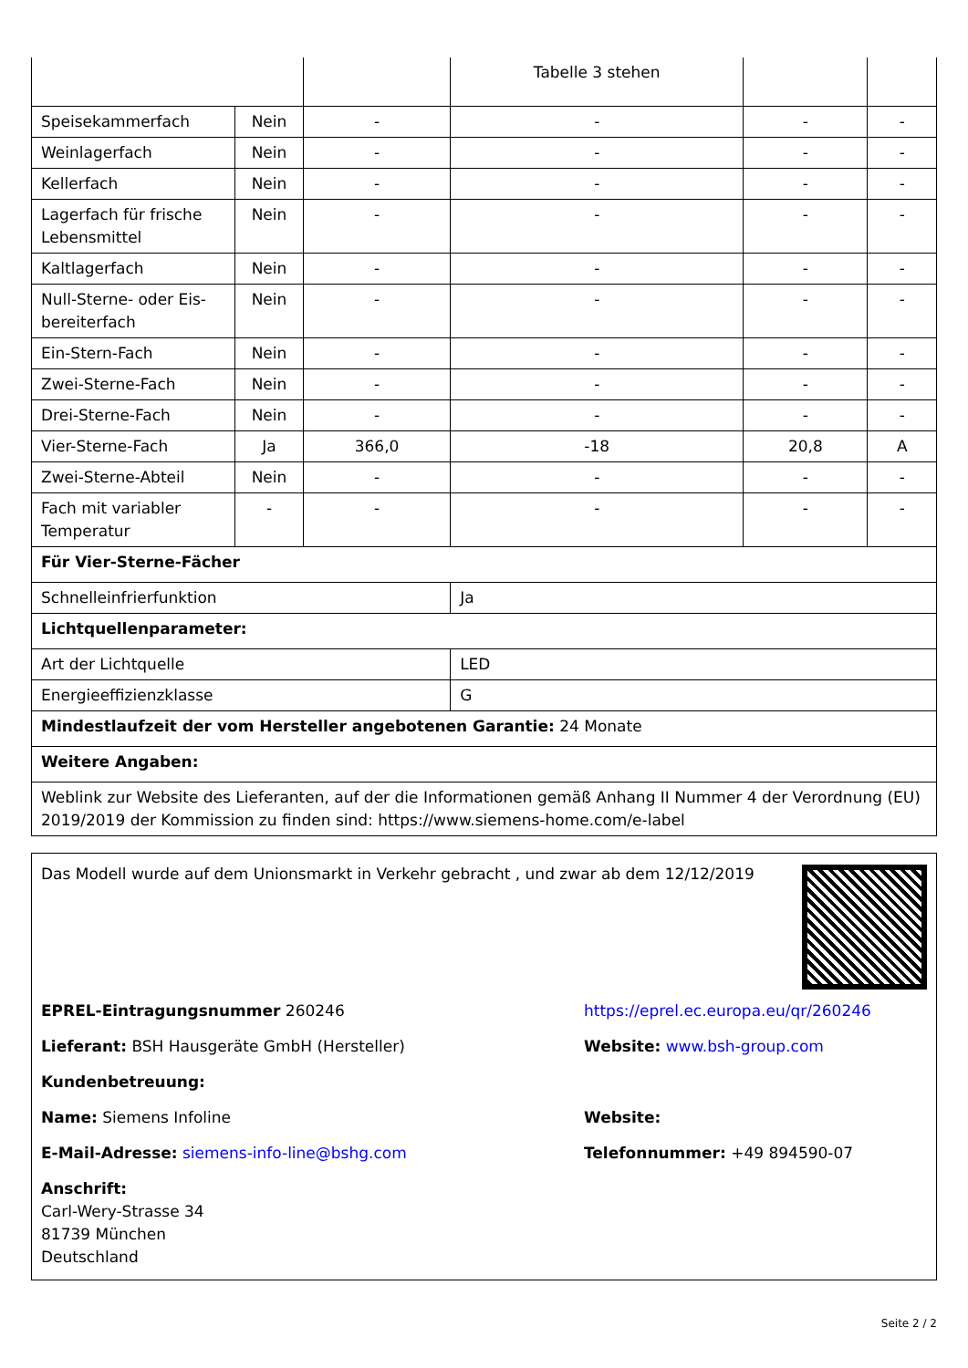| | | | Tabelle 3 stehen | | |
| Speisekammerfach | Nein | - | - | - | - |
| Weinlagerfach | Nein | - | - | - | - |
| Kellerfach | Nein | - | - | - | - |
| Lagerfach für frische Lebensmittel | Nein | - | - | - | - |
| Kaltlagerfach | Nein | - | - | - | - |
| Null-Sterne- oder Eis-bereiterfach | Nein | - | - | - | - |
| Ein-Stern-Fach | Nein | - | - | - | - |
| Zwei-Sterne-Fach | Nein | - | - | - | - |
| Drei-Sterne-Fach | Nein | - | - | - | - |
| Vier-Sterne-Fach | Ja | 366,0 | -18 | 20,8 | A |
| Zwei-Sterne-Abteil | Nein | - | - | - | - |
| Fach mit variabler Temperatur | - | - | - | - | - |
| Für Vier-Sterne-Fächer | | | | | |
| Schnelleinfrierfunktion | | | Ja | | |
| Lichtquellenparameter: | | | | | |
| Art der Lichtquelle | | | LED | | |
| Energieeffizienzklasse | | | G | | |
| Mindestlaufzeit der vom Hersteller angebotenen Garantie: 24 Monate | | | | | |
| Weitere Angaben: | | | | | |
| Weblink zur Website des Lieferanten, auf der die Informationen gemäß Anhang II Nummer 4 der Verordnung (EU) 2019/2019 der Kommission zu finden sind: https://www.siemens-home.com/e-label | | | | | |
Das Modell wurde auf dem Unionsmarkt in Verkehr gebracht , und zwar ab dem 12/12/2019
EPREL-Eintragungsnummer 260246
https://eprel.ec.europa.eu/qr/260246
Lieferant: BSH Hausgeräte GmbH (Hersteller) Website: www.bsh-group.com
Kundenbetreuung:
Name: Siemens Infoline Website:
E-Mail-Adresse: siemens-info-line@bshg.com Telefonnummer: +49 894590-07
Anschrift:
Carl-Wery-Strasse 34
81739 München
Deutschland
Seite 2 / 2